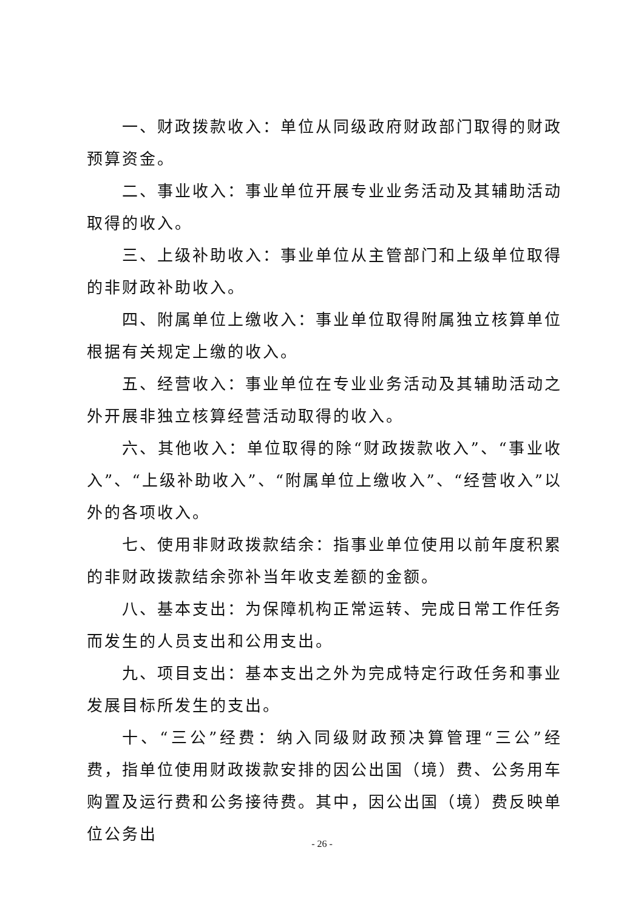一、财政拨款收入：单位从同级政府财政部门取得的财政预算资金。
二、事业收入：事业单位开展专业业务活动及其辅助活动取得的收入。
三、上级补助收入：事业单位从主管部门和上级单位取得的非财政补助收入。
四、附属单位上缴收入：事业单位取得附属独立核算单位根据有关规定上缴的收入。
五、经营收入：事业单位在专业业务活动及其辅助活动之外开展非独立核算经营活动取得的收入。
六、其他收入：单位取得的除“财政拨款收入”、“事业收入”、“上级补助收入”、“附属单位上缴收入”、“经营收入”以外的各项收入。
七、使用非财政拨款结余：指事业单位使用以前年度积累的非财政拨款结余弥补当年收支差额的金额。
八、基本支出：为保障机构正常运转、完成日常工作任务而发生的人员支出和公用支出。
九、项目支出：基本支出之外为完成特定行政任务和事业发展目标所发生的支出。
十、“三公”经费：纳入同级财政预决算管理“三公”经费，指单位使用财政拨款安排的因公出国（境）费、公务用车购置及运行费和公务接待费。其中，因公出国（境）费反映单位公务出
- 26 -